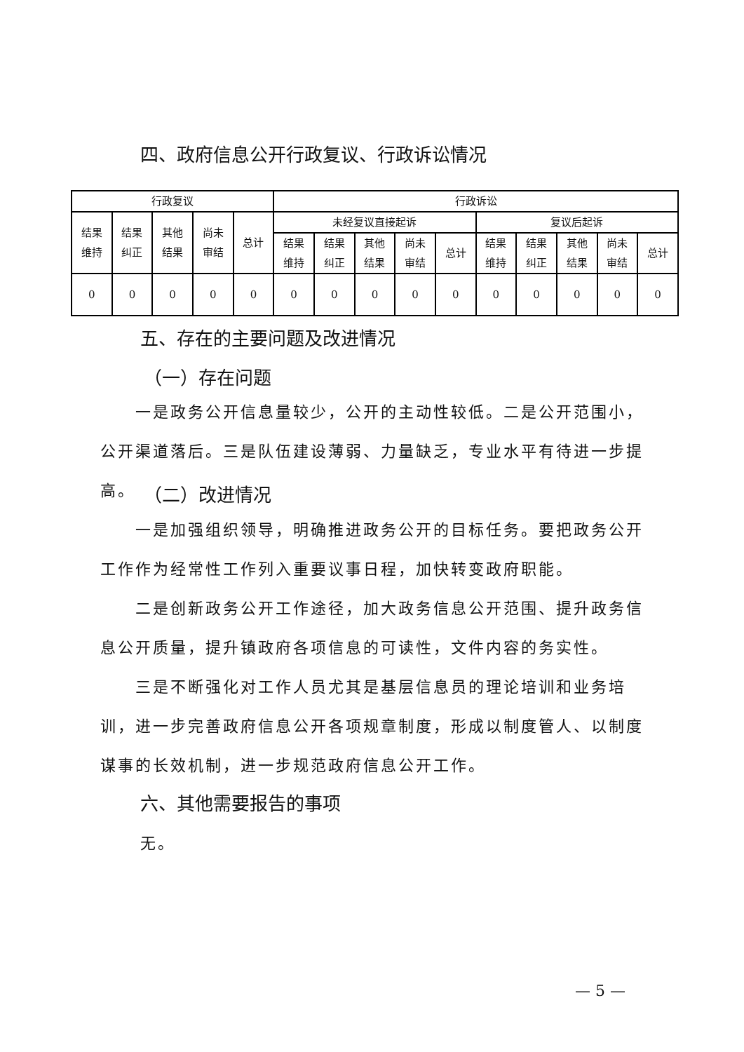四、政府信息公开行政复议、行政诉讼情况
| 行政复议 | | | | | 行政诉讼 | | | | | | | | | |
| 结果 维持 | 结果 纠正 | 其他 结果 | 尚未 审结 | 总计 | 未经复议直接起诉 | | | | | 复议后起诉 | | | | |
| | | | | | 结果 维持 | 结果 纠正 | 其他 结果 | 尚未 审结 | 总计 | 结果 维持 | 结果 纠正 | 其他 结果 | 尚未 审结 | 总计 |
| 0 | 0 | 0 | 0 | 0 | 0 | 0 | 0 | 0 | 0 | 0 | 0 | 0 | 0 | 0 |
五、存在的主要问题及改进情况
（一）存在问题
一是政务公开信息量较少，公开的主动性较低。二是公开范围小，公开渠道落后。三是队伍建设薄弱、力量缺乏，专业水平有待进一步提高。
（二）改进情况
一是加强组织领导，明确推进政务公开的目标任务。要把政务公开工作作为经常性工作列入重要议事日程，加快转变政府职能。
二是创新政务公开工作途径，加大政务信息公开范围、提升政务信息公开质量，提升镇政府各项信息的可读性，文件内容的务实性。
三是不断强化对工作人员尤其是基层信息员的理论培训和业务培训，进一步完善政府信息公开各项规章制度，形成以制度管人、以制度谋事的长效机制，进一步规范政府信息公开工作。
六、其他需要报告的事项
无。
— 5 —